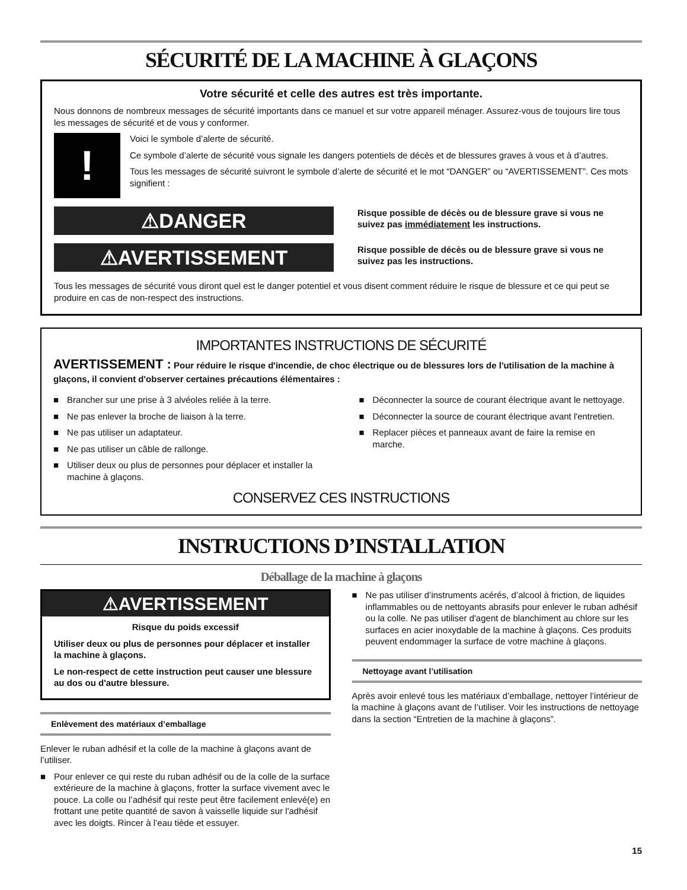SÉCURITÉ DE LA MACHINE À GLAÇONS
Votre sécurité et celle des autres est très importante.
Nous donnons de nombreux messages de sécurité importants dans ce manuel et sur votre appareil ménager. Assurez-vous de toujours lire tous les messages de sécurité et de vous y conformer.
!
Voici le symbole d’alerte de sécurité.
Ce symbole d’alerte de sécurité vous signale les dangers potentiels de décès et de blessures graves à vous et à d’autres.
Tous les messages de sécurité suivront le symbole d’alerte de sécurité et le mot “DANGER” ou “AVERTISSEMENT”. Ces mots signifient :
⚠DANGER
Risque possible de décès ou de blessure grave si vous ne suivez pas immédiatement les instructions.
⚠AVERTISSEMENT
Risque possible de décès ou de blessure grave si vous ne suivez pas les instructions.
Tous les messages de sécurité vous diront quel est le danger potentiel et vous disent comment réduire le risque de blessure et ce qui peut se produire en cas de non-respect des instructions.
IMPORTANTES INSTRUCTIONS DE SÉCURITÉ
AVERTISSEMENT : Pour réduire le risque d'incendie, de choc électrique ou de blessures lors de l'utilisation de la machine à glaçons, il convient d'observer certaines précautions élémentaires :
■ Brancher sur une prise à 3 alvéoles reliée à la terre.
■ Ne pas enlever la broche de liaison à la terre.
■ Ne pas utiliser un adaptateur.
■ Ne pas utiliser un câble de rallonge.
■ Utiliser deux ou plus de personnes pour déplacer et installer la machine à glaçons.
■ Déconnecter la source de courant électrique avant le nettoyage.
■ Déconnecter la source de courant électrique avant l'entretien.
■ Replacer pièces et panneaux avant de faire la remise en marche.
CONSERVEZ CES INSTRUCTIONS
INSTRUCTIONS D’INSTALLATION
Déballage de la machine à glaçons
⚠AVERTISSEMENT
Risque du poids excessif
Utiliser deux ou plus de personnes pour déplacer et installer la machine à glaçons.
Le non-respect de cette instruction peut causer une blessure au dos ou d'autre blessure.
Enlèvement des matériaux d’emballage
Enlever le ruban adhésif et la colle de la machine à glaçons avant de l’utiliser.
■ Pour enlever ce qui reste du ruban adhésif ou de la colle de la surface extérieure de la machine à glaçons, frotter la surface vivement avec le pouce. La colle ou l’adhésif qui reste peut être facilement enlevé(e) en frottant une petite quantité de savon à vaisselle liquide sur l'adhésif avec les doigts. Rincer à l’eau tiède et essuyer.
■ Ne pas utiliser d’instruments acérés, d’alcool à friction, de liquides inflammables ou de nettoyants abrasifs pour enlever le ruban adhésif ou la colle. Ne pas utiliser d'agent de blanchiment au chlore sur les surfaces en acier inoxydable de la machine à glaçons. Ces produits peuvent endommager la surface de votre machine à glaçons.
Nettoyage avant l’utilisation
Après avoir enlevé tous les matériaux d’emballage, nettoyer l’intérieur de la machine à glaçons avant de l’utiliser. Voir les instructions de nettoyage dans la section “Entretien de la machine à glaçons”.
15